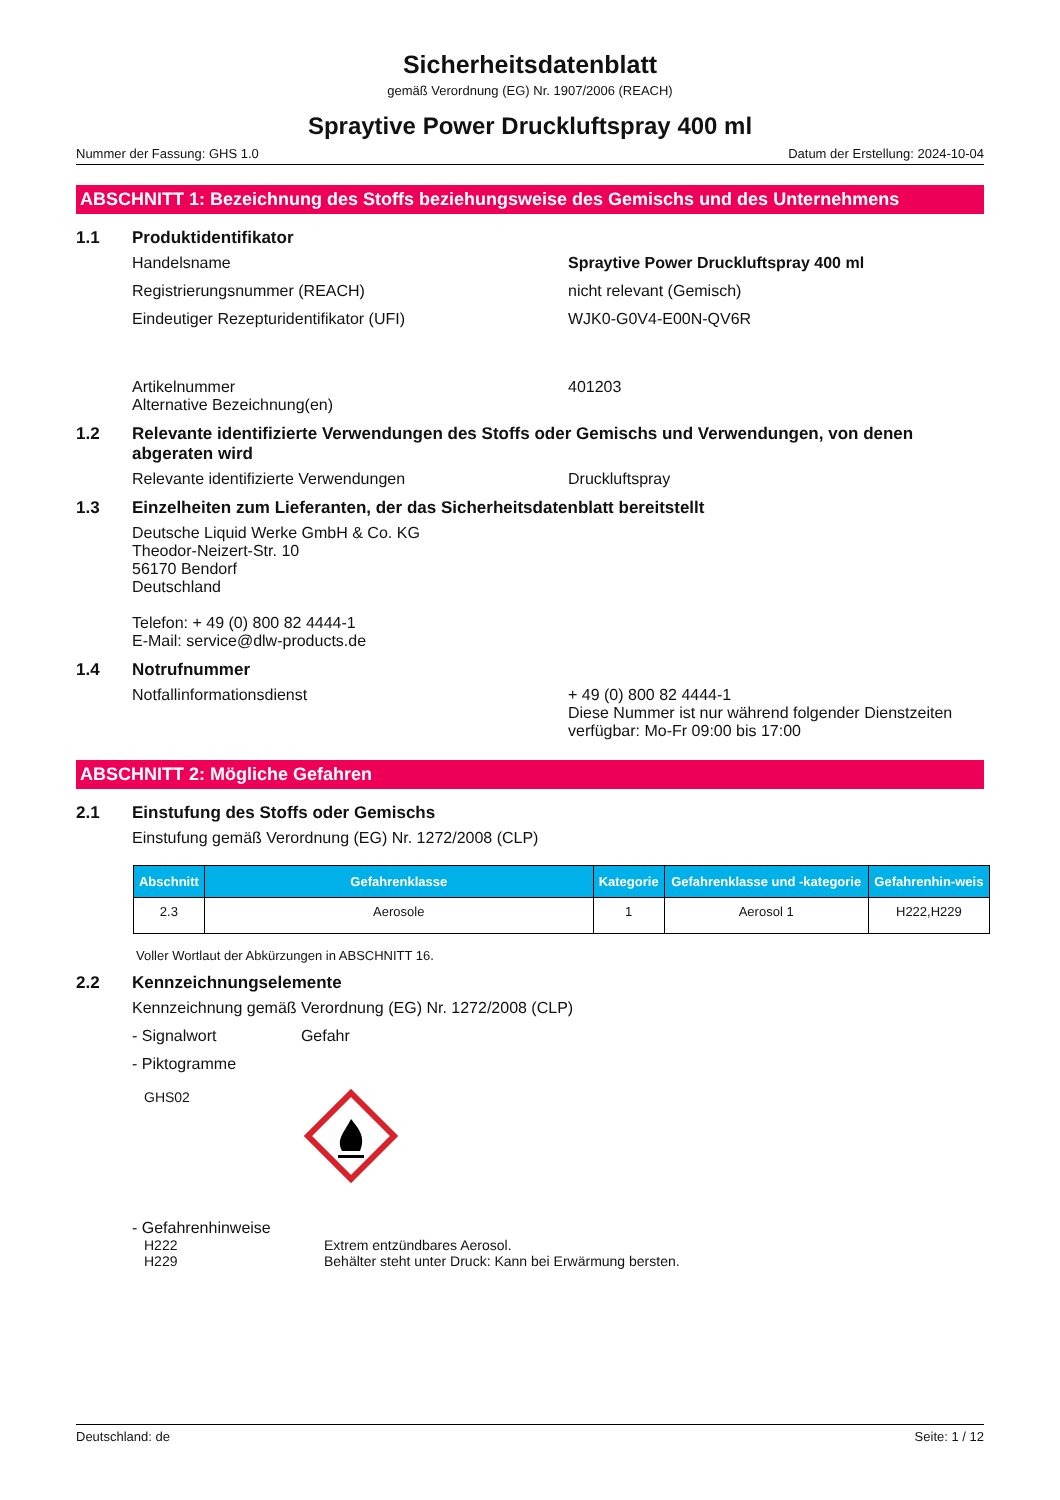Sicherheitsdatenblatt
gemäß Verordnung (EG) Nr. 1907/2006 (REACH)
Spraytive Power Druckluftspray 400 ml
Nummer der Fassung: GHS 1.0 Datum der Erstellung: 2024-10-04
ABSCHNITT 1: Bezeichnung des Stoffs beziehungsweise des Gemischs und des Unternehmens
1.1 Produktidentifikator
Handelsname Spraytive Power Druckluftspray 400 ml
Registrierungsnummer (REACH) nicht relevant (Gemisch)
Eindeutiger Rezepturidentifikator (UFI) WJK0-G0V4-E00N-QV6R
Artikelnummer
Alternative Bezeichnung(en) 401203
1.2 Relevante identifizierte Verwendungen des Stoffs oder Gemischs und Verwendungen, von denen abgeraten wird
Relevante identifizierte Verwendungen Druckluftspray
1.3 Einzelheiten zum Lieferanten, der das Sicherheitsdatenblatt bereitstellt
Deutsche Liquid Werke GmbH & Co. KG
Theodor-Neizert-Str. 10
56170 Bendorf
Deutschland
Telefon: + 49 (0) 800 82 4444-1
E-Mail: service@dlw-products.de
1.4 Notrufnummer
Notfallinformationsdienst + 49 (0) 800 82 4444-1
Diese Nummer ist nur während folgender Dienstzeiten verfügbar: Mo-Fr 09:00 bis 17:00
ABSCHNITT 2: Mögliche Gefahren
2.1 Einstufung des Stoffs oder Gemischs
Einstufung gemäß Verordnung (EG) Nr. 1272/2008 (CLP)
| Abschnitt | Gefahrenklasse | Kategorie | Gefahrenklasse und -kategorie | Gefahrenhin-weis |
| --- | --- | --- | --- | --- |
| 2.3 | Aerosole | 1 | Aerosol 1 | H222,H229 |
Voller Wortlaut der Abkürzungen in ABSCHNITT 16.
2.2 Kennzeichnungselemente
Kennzeichnung gemäß Verordnung (EG) Nr. 1272/2008 (CLP)
- Signalwort Gefahr
- Piktogramme
GHS02
- Gefahrenhinweise
H222 Extrem entzündbares Aerosol.
H229 Behälter steht unter Druck: Kann bei Erwärmung bersten.
Deutschland: de Seite: 1 / 12